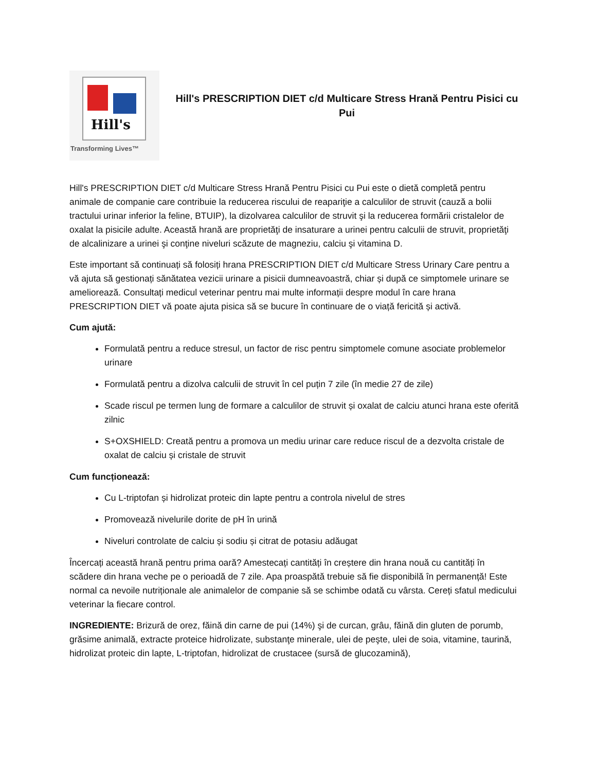Hill's
Transforming Lives™
Hill's PRESCRIPTION DIET c/d Multicare Stress Hrană Pentru Pisici cu Pui
Hill's PRESCRIPTION DIET c/d Multicare Stress Hrană Pentru Pisici cu Pui este o dietă completă pentru animale de companie care contribuie la reducerea riscului de reapariţie a calculilor de struvit (cauză a bolii tractului urinar inferior la feline, BTUIP), la dizolvarea calculilor de struvit şi la reducerea formării cristalelor de oxalat la pisicile adulte. Această hrană are proprietăţi de insaturare a urinei pentru calculii de struvit, proprietăţi de alcalinizare a urinei şi conţine niveluri scăzute de magneziu, calciu şi vitamina D.
Este important să continuați să folosiți hrana PRESCRIPTION DIET c/d Multicare Stress Urinary Care pentru a vă ajuta să gestionați sănătatea vezicii urinare a pisicii dumneavoastră, chiar și după ce simptomele urinare se ameliorează. Consultați medicul veterinar pentru mai multe informații despre modul în care hrana PRESCRIPTION DIET vă poate ajuta pisica să se bucure în continuare de o viață fericită și activă.
Cum ajută:
Formulată pentru a reduce stresul, un factor de risc pentru simptomele comune asociate problemelor urinare
Formulată pentru a dizolva calculii de struvit în cel puțin 7 zile (în medie 27 de zile)
Scade riscul pe termen lung de formare a calculilor de struvit și oxalat de calciu atunci hrana este oferită zilnic
S+OXSHIELD: Creată pentru a promova un mediu urinar care reduce riscul de a dezvolta cristale de oxalat de calciu și cristale de struvit
Cum funcționează:
Cu L-triptofan și hidrolizat proteic din lapte pentru a controla nivelul de stres
Promovează nivelurile dorite de pH în urină
Niveluri controlate de calciu și sodiu și citrat de potasiu adăugat
Încercați această hrană pentru prima oară? Amestecați cantități în creștere din hrana nouă cu cantități în scădere din hrana veche pe o perioadă de 7 zile. Apa proaspătă trebuie să fie disponibilă în permanență! Este normal ca nevoile nutriționale ale animalelor de companie să se schimbe odată cu vârsta. Cereți sfatul medicului veterinar la fiecare control.
INGREDIENTE: Brizură de orez, făină din carne de pui (14%) şi de curcan, grâu, făină din gluten de porumb, grăsime animală, extracte proteice hidrolizate, substanţe minerale, ulei de peşte, ulei de soia, vitamine, taurină, hidrolizat proteic din lapte, L-triptofan, hidrolizat de crustacee (sursă de glucozamină),